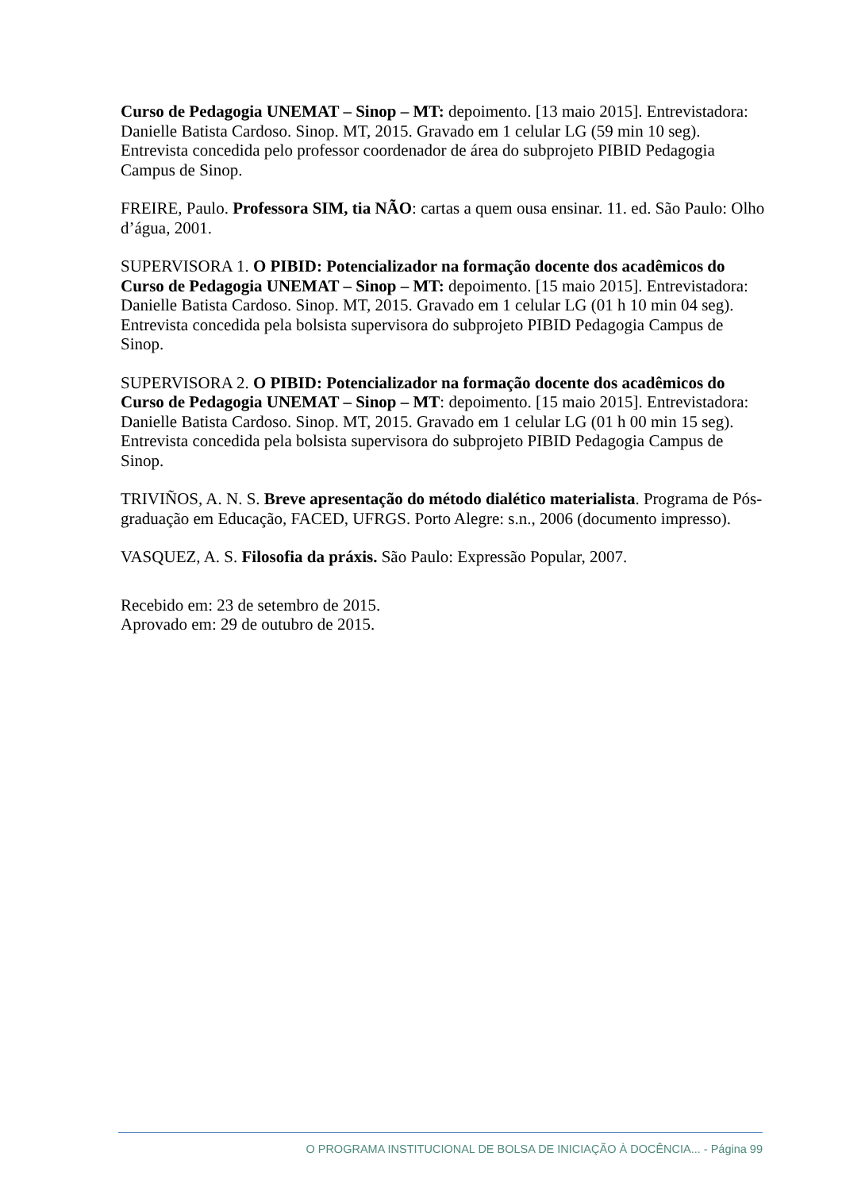Curso de Pedagogia UNEMAT – Sinop – MT: depoimento. [13 maio 2015]. Entrevistadora: Danielle Batista Cardoso. Sinop. MT, 2015. Gravado em 1 celular LG (59 min 10 seg). Entrevista concedida pelo professor coordenador de área do subprojeto PIBID Pedagogia Campus de Sinop.
FREIRE, Paulo. Professora SIM, tia NÃO: cartas a quem ousa ensinar. 11. ed. São Paulo: Olho d’água, 2001.
SUPERVISORA 1. O PIBID: Potencializador na formação docente dos acadêmicos do Curso de Pedagogia UNEMAT – Sinop – MT: depoimento. [15 maio 2015]. Entrevistadora: Danielle Batista Cardoso. Sinop. MT, 2015. Gravado em 1 celular LG (01 h 10 min 04 seg). Entrevista concedida pela bolsista supervisora do subprojeto PIBID Pedagogia Campus de Sinop.
SUPERVISORA 2. O PIBID: Potencializador na formação docente dos acadêmicos do Curso de Pedagogia UNEMAT – Sinop – MT: depoimento. [15 maio 2015]. Entrevistadora: Danielle Batista Cardoso. Sinop. MT, 2015. Gravado em 1 celular LG (01 h 00 min 15 seg). Entrevista concedida pela bolsista supervisora do subprojeto PIBID Pedagogia Campus de Sinop.
TRIVIÑOS, A. N. S. Breve apresentação do método dialético materialista. Programa de Pós-graduação em Educação, FACED, UFRGS. Porto Alegre: s.n., 2006 (documento impresso).
VASQUEZ, A. S. Filosofia da práxis. São Paulo: Expressão Popular, 2007.
Recebido em: 23 de setembro de 2015.
Aprovado em: 29 de outubro de 2015.
O PROGRAMA INSTITUCIONAL DE BOLSA DE INICIAÇÃO À DOCÊNCIA... - Página 99